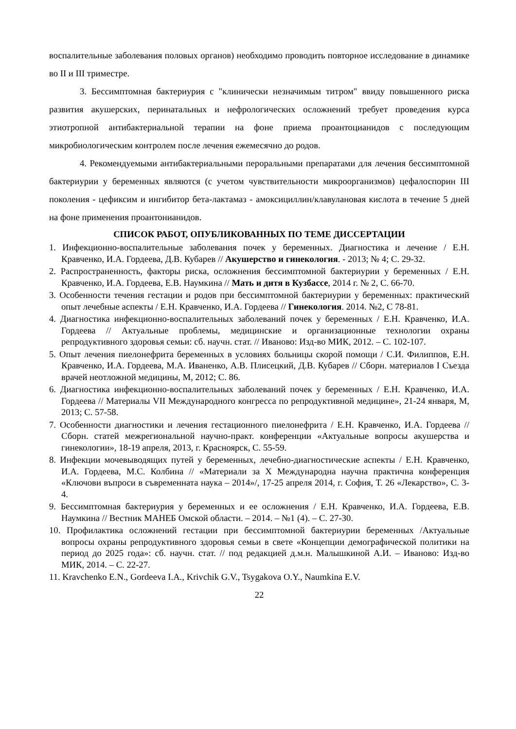воспалительные заболевания половых органов) необходимо проводить повторное исследование в динамике во II и III триместре.
3. Бессимптомная бактериурия с "клинически незначимым титром" ввиду повышенного риска развития акушерских, перинатальных и нефрологических осложнений требует проведения курса этиотропной антибактериальной терапии на фоне приема проантоцианидов с последующим микробиологическим контролем после лечения ежемесячно до родов.
4. Рекомендуемыми антибактериальными пероральными препаратами для лечения бессимптомной бактериурии у беременных являются (с учетом чувствительности микроорганизмов) цефалоспорин III поколения - цефиксим и ингибитор бета-лактамаз - амоксициллин/клавулановая кислота в течение 5 дней на фоне применения проантонианидов.
СПИСОК РАБОТ, ОПУБЛИКОВАННЫХ ПО ТЕМЕ ДИССЕРТАЦИИ
1. Инфекционно-воспалительные заболевания почек у беременных. Диагностика и лечение / Е.Н. Кравченко, И.А. Гордеева, Д.В. Кубарев // Акушерство и гинекология. - 2013; № 4; С. 29-32.
2. Распространенность, факторы риска, осложнения бессимптомной бактериурии у беременных / Е.Н. Кравченко, И.А. Гордеева, Е.В. Наумкина // Мать и дитя в Кузбассе, 2014 г. № 2, С. 66-70.
3. Особенности течения гестации и родов при бессимптомной бактериурии у беременных: практический опыт лечебные аспекты / Е.Н. Кравченко, И.А. Гордеева // Гинекология. 2014. №2, С 78-81.
4. Диагностика инфекционно-воспалительных заболеваний почек у беременных / Е.Н. Кравченко, И.А. Гордеева // Актуальные проблемы, медицинские и организационные технологии охраны репродуктивного здоровья семьи: сб. научн. стат. // Иваново: Изд-во МИК, 2012. – С. 102-107.
5. Опыт лечения пиелонефрита беременных в условиях больницы скорой помощи / С.И. Филиппов, Е.Н. Кравченко, И.А. Гордеева, М.А. Иваненко, А.В. Плисецкий, Д.В. Кубарев // Сборн. материалов I Съезда врачей неотложной медицины, М, 2012; С. 86.
6. Диагностика инфекционно-воспалительных заболеваний почек у беременных / Е.Н. Кравченко, И.А. Гордеева // Материалы VII Международного конгресса по репродуктивной медицине», 21-24 января, М, 2013; С. 57-58.
7. Особенности диагностики и лечения гестационного пиелонефрита / Е.Н. Кравченко, И.А. Гордеева // Сборн. статей межрегиональной научно-практ. конференции «Актуальные вопросы акушерства и гинекологии», 18-19 апреля, 2013, г. Красноярск, С. 55-59.
8. Инфекции мочевыводящих путей у беременных, лечебно-диагностические аспекты / Е.Н. Кравченко, И.А. Гордеева, М.С. Колбина // «Материали за Х Международна научна практична конференция «Ключови въпроси в съвременната наука – 2014»/, 17-25 апреля 2014, г. София, Т. 26 «Лекарство», С. 3-4.
9. Бессимптомная бактериурия у беременных и ее осложнения / Е.Н. Кравченко, И.А. Гордеева, Е.В. Наумкина // Вестник МАНЕБ Омской области. – 2014. – №1 (4). – С. 27-30.
10. Профилактика осложнений гестации при бессимптомной бактериурии беременных /Актуальные вопросы охраны репродуктивного здоровья семьи в свете «Концепции демографической политики на период до 2025 года»: сб. научн. стат. // под редакцией д.м.н. Малышкиной А.И. – Иваново: Изд-во МИК, 2014. – С. 22-27.
11. Kravchenko E.N., Gordeeva I.A., Krivchik G.V., Tsygakova O.Y., Naumkina E.V.
22